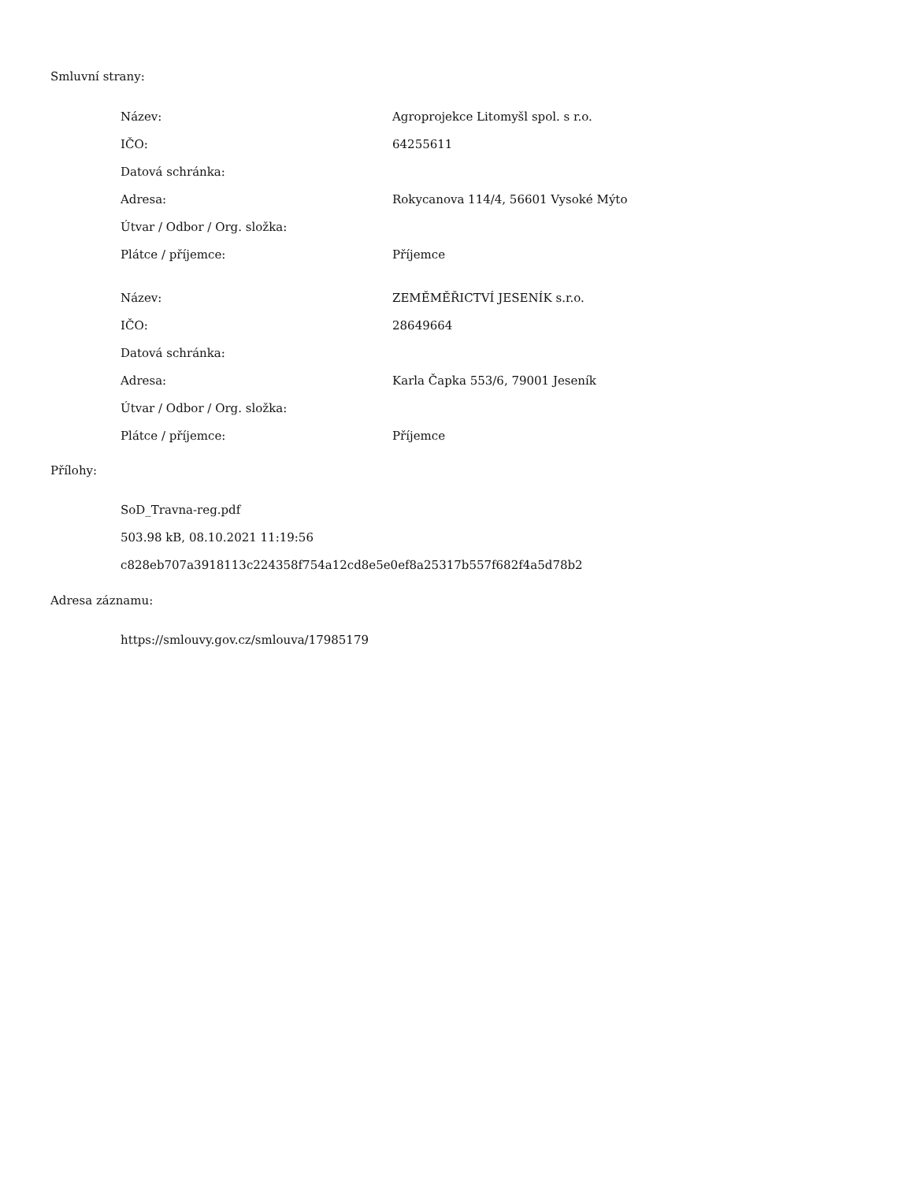Smluvní strany:
| Název: | Agroprojekce Litomyšl spol. s r.o. |
| IČO: | 64255611 |
| Datová schránka: | |
| Adresa: | Rokycanova 114/4, 56601 Vysoké Mýto |
| Útvar / Odbor / Org. složka: | |
| Plátce / příjemce: | Příjemce |
| Název: | ZEMĚMĚŘICTVÍ JESENÍK s.r.o. |
| IČO: | 28649664 |
| Datová schránka: | |
| Adresa: | Karla Čapka 553/6, 79001 Jeseník |
| Útvar / Odbor / Org. složka: | |
| Plátce / příjemce: | Příjemce |
Přílohy:
SoD_Travna-reg.pdf
503.98 kB, 08.10.2021 11:19:56
c828eb707a3918113c224358f754a12cd8e5e0ef8a25317b557f682f4a5d78b2
Adresa záznamu:
https://smlouvy.gov.cz/smlouva/17985179